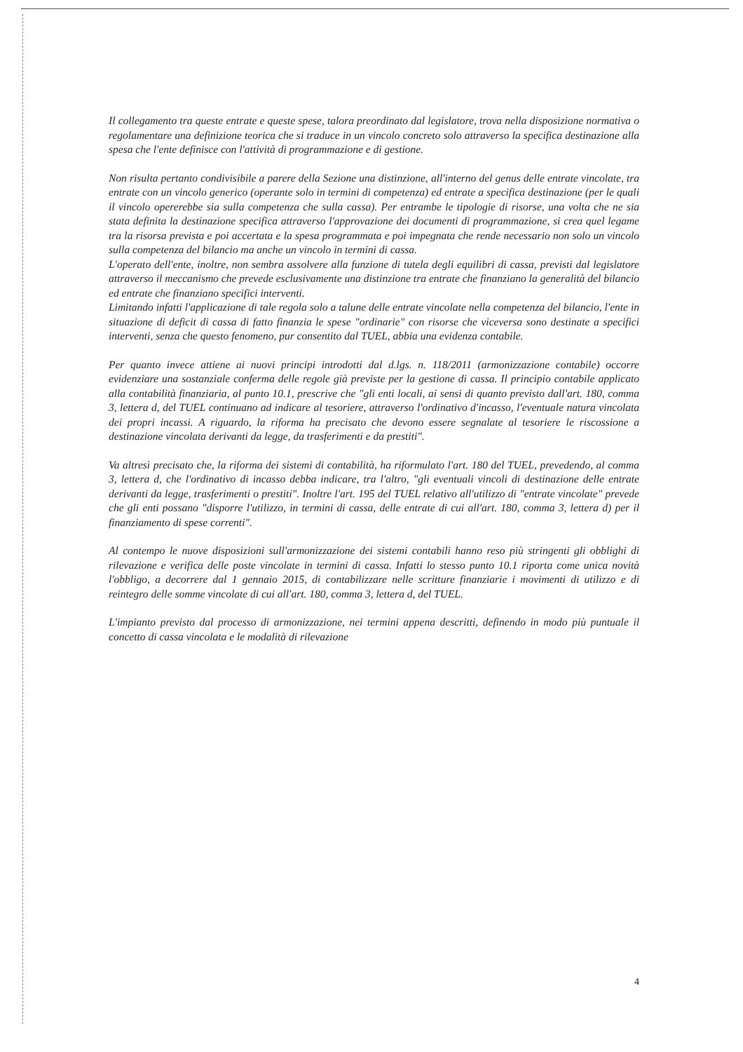Il collegamento tra queste entrate e queste spese, talora preordinato dal legislatore, trova nella disposizione normativa o regolamentare una definizione teorica che si traduce in un vincolo concreto solo attraverso la specifica destinazione alla spesa che l'ente definisce con l'attività di programmazione e di gestione.
Non risulta pertanto condivisibile a parere della Sezione una distinzione, all'interno del genus delle entrate vincolate, tra entrate con un vincolo generico (operante solo in termini di competenza) ed entrate a specifica destinazione (per le quali il vincolo opererebbe sia sulla competenza che sulla cassa). Per entrambe le tipologie di risorse, una volta che ne sia stata definita la destinazione specifica attraverso l'approvazione dei documenti di programmazione, si crea quel legame tra la risorsa prevista e poi accertata e la spesa programmata e poi impegnata che rende necessario non solo un vincolo sulla competenza del bilancio ma anche un vincolo in termini di cassa.
L'operato dell'ente, inoltre, non sembra assolvere alla funzione di tutela degli equilibri di cassa, previsti dal legislatore attraverso il meccanismo che prevede esclusivamente una distinzione tra entrate che finanziano la generalità del bilancio ed entrate che finanziano specifici interventi.
Limitando infatti l'applicazione di tale regola solo a talune delle entrate vincolate nella competenza del bilancio, l'ente in situazione di deficit di cassa di fatto finanzia le spese "ordinarie" con risorse che viceversa sono destinate a specifici interventi, senza che questo fenomeno, pur consentito dal TUEL, abbia una evidenza contabile.
Per quanto invece attiene ai nuovi principi introdotti dal d.lgs. n. 118/2011 (armonizzazione contabile) occorre evidenziare una sostanziale conferma delle regole già previste per la gestione di cassa. Il principio contabile applicato alla contabilità finanziaria, al punto 10.1, prescrive che "gli enti locali, ai sensi di quanto previsto dall'art. 180, comma 3, lettera d, del TUEL continuano ad indicare al tesoriere, attraverso l'ordinativo d'incasso, l'eventuale natura vincolata dei propri incassi. A riguardo, la riforma ha precisato che devono essere segnalate al tesoriere le riscossione a destinazione vincolata derivanti da legge, da trasferimenti e da prestiti".
Va altresì precisato che, la riforma dei sistemi di contabilità, ha riformulato l'art. 180 del TUEL, prevedendo, al comma 3, lettera d, che l'ordinativo di incasso debba indicare, tra l'altro, "gli eventuali vincoli di destinazione delle entrate derivanti da legge, trasferimenti o prestiti". Inoltre l'art. 195 del TUEL relativo all'utilizzo di "entrate vincolate" prevede che gli enti possano "disporre l'utilizzo, in termini di cassa, delle entrate di cui all'art. 180, comma 3, lettera d) per il finanziamento di spese correnti".
Al contempo le nuove disposizioni sull'armonizzazione dei sistemi contabili hanno reso più stringenti gli obblighi di rilevazione e verifica delle poste vincolate in termini di cassa. Infatti lo stesso punto 10.1 riporta come unica novità l'obbligo, a decorrere dal 1 gennaio 2015, di contabilizzare nelle scritture finanziarie i movimenti di utilizzo e di reintegro delle somme vincolate di cui all'art. 180, comma 3, lettera d, del TUEL.
L'impianto previsto dal processo di armonizzazione, nei termini appena descritti, definendo in modo più puntuale il concetto di cassa vincolata e le modalità di rilevazione
4